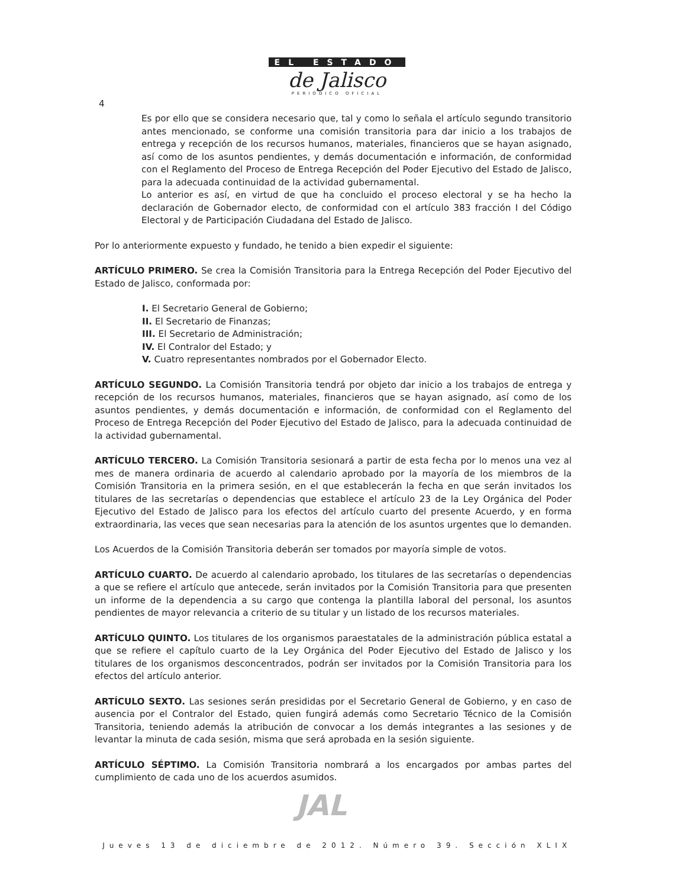EL ESTADO
de Jalisco
PERIÓDICO OFICIAL
4
Es por ello que se considera necesario que, tal y como lo señala el artículo segundo transitorio antes mencionado, se conforme una comisión transitoria para dar inicio a los trabajos de entrega y recepción de los recursos humanos, materiales, financieros que se hayan asignado, así como de los asuntos pendientes, y demás documentación e información, de conformidad con el Reglamento del Proceso de Entrega Recepción del Poder Ejecutivo del Estado de Jalisco, para la adecuada continuidad de la actividad gubernamental.
Lo anterior es así, en virtud de que ha concluido el proceso electoral y se ha hecho la declaración de Gobernador electo, de conformidad con el artículo 383 fracción I del Código Electoral y de Participación Ciudadana del Estado de Jalisco.
Por lo anteriormente expuesto y fundado, he tenido a bien expedir el siguiente:
ARTÍCULO PRIMERO. Se crea la Comisión Transitoria para la Entrega Recepción del Poder Ejecutivo del Estado de Jalisco, conformada por:
I. El Secretario General de Gobierno;
II. El Secretario de Finanzas;
III. El Secretario de Administración;
IV. El Contralor del Estado; y
V. Cuatro representantes nombrados por el Gobernador Electo.
ARTÍCULO SEGUNDO. La Comisión Transitoria tendrá por objeto dar inicio a los trabajos de entrega y recepción de los recursos humanos, materiales, financieros que se hayan asignado, así como de los asuntos pendientes, y demás documentación e información, de conformidad con el Reglamento del Proceso de Entrega Recepción del Poder Ejecutivo del Estado de Jalisco, para la adecuada continuidad de la actividad gubernamental.
ARTÍCULO TERCERO. La Comisión Transitoria sesionará a partir de esta fecha por lo menos una vez al mes de manera ordinaria de acuerdo al calendario aprobado por la mayoría de los miembros de la Comisión Transitoria en la primera sesión, en el que establecerán la fecha en que serán invitados los titulares de las secretarías o dependencias que establece el artículo 23 de la Ley Orgánica del Poder Ejecutivo del Estado de Jalisco para los efectos del artículo cuarto del presente Acuerdo, y en forma extraordinaria, las veces que sean necesarias para la atención de los asuntos urgentes que lo demanden.
Los Acuerdos de la Comisión Transitoria deberán ser tomados por mayoría simple de votos.
ARTÍCULO CUARTO. De acuerdo al calendario aprobado, los titulares de las secretarías o dependencias a que se refiere el artículo que antecede, serán invitados por la Comisión Transitoria para que presenten un informe de la dependencia a su cargo que contenga la plantilla laboral del personal, los asuntos pendientes de mayor relevancia a criterio de su titular y un listado de los recursos materiales.
ARTÍCULO QUINTO. Los titulares de los organismos paraestatales de la administración pública estatal a que se refiere el capítulo cuarto de la Ley Orgánica del Poder Ejecutivo del Estado de Jalisco y los titulares de los organismos desconcentrados, podrán ser invitados por la Comisión Transitoria para los efectos del artículo anterior.
ARTÍCULO SEXTO. Las sesiones serán presididas por el Secretario General de Gobierno, y en caso de ausencia por el Contralor del Estado, quien fungirá además como Secretario Técnico de la Comisión Transitoria, teniendo además la atribución de convocar a los demás integrantes a las sesiones y de levantar la minuta de cada sesión, misma que será aprobada en la sesión siguiente.
ARTÍCULO SÉPTIMO. La Comisión Transitoria nombrará a los encargados por ambas partes del cumplimiento de cada uno de los acuerdos asumidos.
JAL
Jueves 13 de diciembre de 2012. Número 39. Sección XLIX